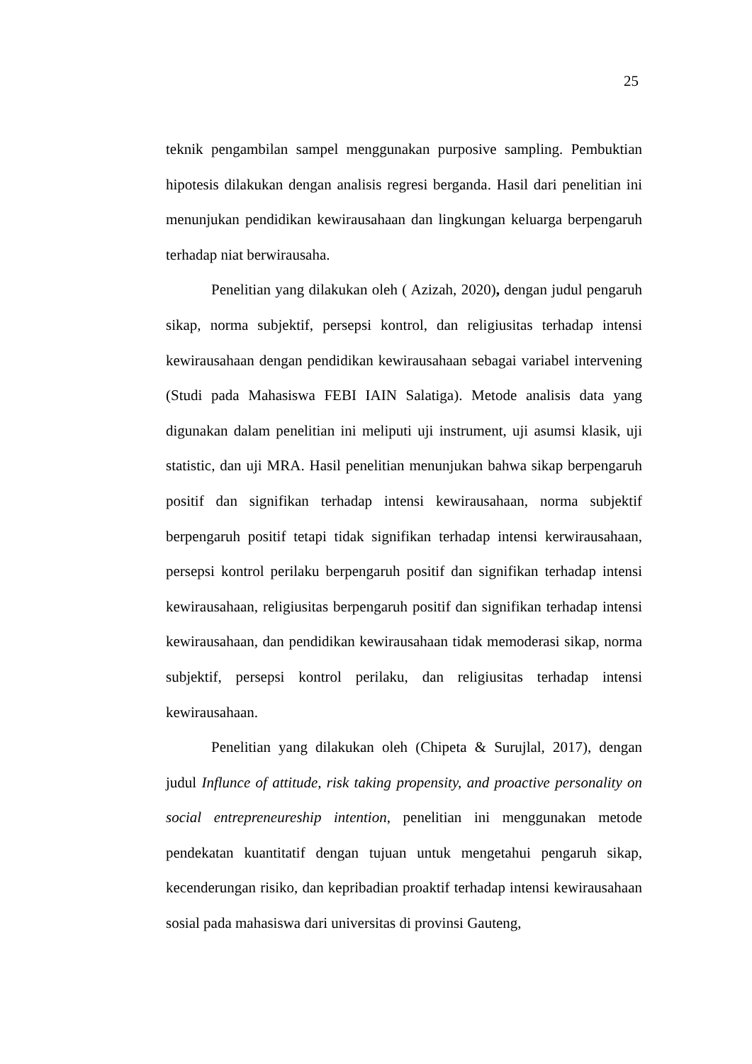25
teknik pengambilan sampel menggunakan purposive sampling. Pembuktian hipotesis dilakukan dengan analisis regresi berganda. Hasil dari penelitian ini menunjukan pendidikan kewirausahaan dan lingkungan keluarga berpengaruh terhadap niat berwirausaha.
Penelitian yang dilakukan oleh ( Azizah, 2020), dengan judul pengaruh sikap, norma subjektif, persepsi kontrol, dan religiusitas terhadap intensi kewirausahaan dengan pendidikan kewirausahaan sebagai variabel intervening (Studi pada Mahasiswa FEBI IAIN Salatiga). Metode analisis data yang digunakan dalam penelitian ini meliputi uji instrument, uji asumsi klasik, uji statistic, dan uji MRA. Hasil penelitian menunjukan bahwa sikap berpengaruh positif dan signifikan terhadap intensi kewirausahaan, norma subjektif berpengaruh positif tetapi tidak signifikan terhadap intensi kerwirausahaan, persepsi kontrol perilaku berpengaruh positif dan signifikan terhadap intensi kewirausahaan, religiusitas berpengaruh positif dan signifikan terhadap intensi kewirausahaan, dan pendidikan kewirausahaan tidak memoderasi sikap, norma subjektif, persepsi kontrol perilaku, dan religiusitas terhadap intensi kewirausahaan.
Penelitian yang dilakukan oleh (Chipeta & Surujlal, 2017), dengan judul Influnce of attitude, risk taking propensity, and proactive personality on social entrepreneureship intention, penelitian ini menggunakan metode pendekatan kuantitatif dengan tujuan untuk mengetahui pengaruh sikap, kecenderungan risiko, dan kepribadian proaktif terhadap intensi kewirausahaan sosial pada mahasiswa dari universitas di provinsi Gauteng,